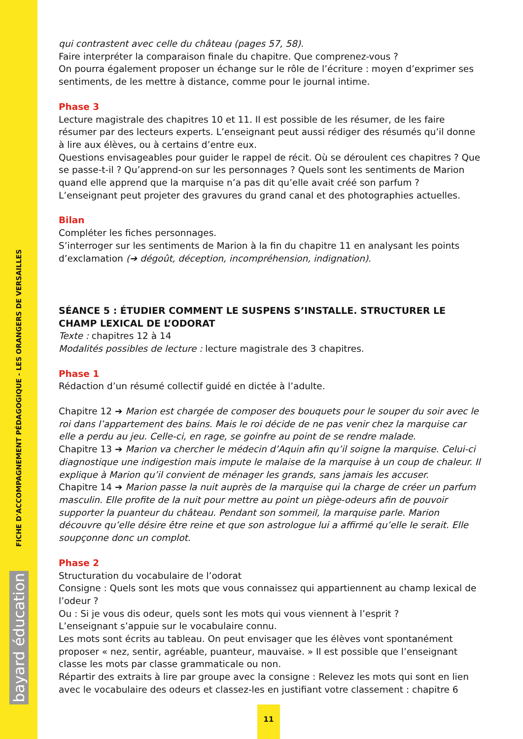FICHE D'ACCOMPAGNEMENT PÉDAGOGIQUE - LES ORANGERS DE VERSAILLES
bayard éducation
qui contrastent avec celle du château (pages 57, 58).
Faire interpréter la comparaison finale du chapitre. Que comprenez-vous ?
On pourra également proposer un échange sur le rôle de l’écriture : moyen d’exprimer ses sentiments, de les mettre à distance, comme pour le journal intime.
Phase 3
Lecture magistrale des chapitres 10 et 11. Il est possible de les résumer, de les faire résumer par des lecteurs experts. L’enseignant peut aussi rédiger des résumés qu’il donne à lire aux élèves, ou à certains d’entre eux.
Questions envisageables pour guider le rappel de récit. Où se déroulent ces chapitres ? Que se passe-t-il ? Qu’apprend-on sur les personnages ? Quels sont les sentiments de Marion quand elle apprend que la marquise n’a pas dit qu’elle avait créé son parfum ?
L’enseignant peut projeter des gravures du grand canal et des photographies actuelles.
Bilan
Compléter les fiches personnages.
S’interroger sur les sentiments de Marion à la fin du chapitre 11 en analysant les points d’exclamation (➔ dégoût, déception, incompréhension, indignation).
SÉANCE 5 : ÉTUDIER COMMENT LE SUSPENS S’INSTALLE. STRUCTURER LE CHAMP LEXICAL DE L’ODORAT
Texte : chapitres 12 à 14
Modalités possibles de lecture : lecture magistrale des 3 chapitres.
Phase 1
Rédaction d’un résumé collectif guidé en dictée à l’adulte.
Chapitre 12 ➔ Marion est chargée de composer des bouquets pour le souper du soir avec le roi dans l’appartement des bains. Mais le roi décide de ne pas venir chez la marquise car elle a perdu au jeu. Celle-ci, en rage, se goinfre au point de se rendre malade.
Chapitre 13 ➔ Marion va chercher le médecin d’Aquin afin qu’il soigne la marquise. Celui-ci diagnostique une indigestion mais impute le malaise de la marquise à un coup de chaleur. Il explique à Marion qu’il convient de ménager les grands, sans jamais les accuser.
Chapitre 14 ➔ Marion passe la nuit auprès de la marquise qui la charge de créer un parfum masculin. Elle profite de la nuit pour mettre au point un piège-odeurs afin de pouvoir supporter la puanteur du château. Pendant son sommeil, la marquise parle. Marion découvre qu’elle désire être reine et que son astrologue lui a affirmé qu’elle le serait. Elle soupçonne donc un complot.
Phase 2
Structuration du vocabulaire de l’odorat
Consigne : Quels sont les mots que vous connaissez qui appartiennent au champ lexical de l’odeur ?
Ou : Si je vous dis odeur, quels sont les mots qui vous viennent à l’esprit ?
L’enseignant s’appuie sur le vocabulaire connu.
Les mots sont écrits au tableau. On peut envisager que les élèves vont spontanément proposer « nez, sentir, agréable, puanteur, mauvaise. » Il est possible que l’enseignant classe les mots par classe grammaticale ou non.
Répartir des extraits à lire par groupe avec la consigne : Relevez les mots qui sont en lien avec le vocabulaire des odeurs et classez-les en justifiant votre classement : chapitre 6
11